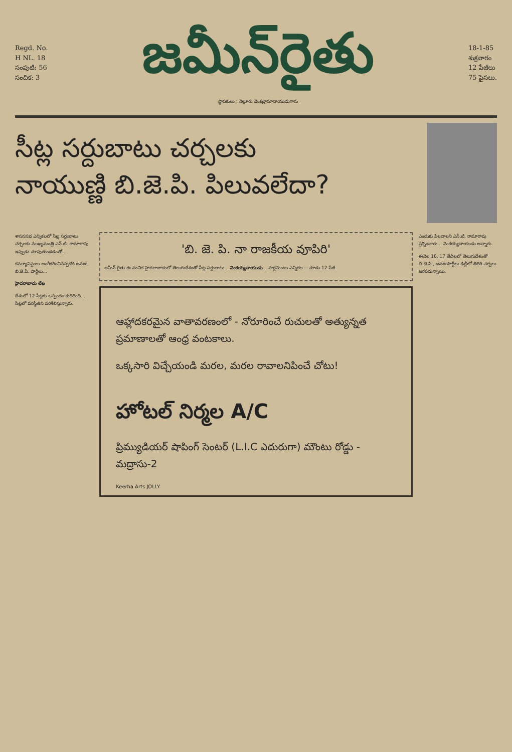Regd. No.
H NL. 18
సంపుటి: 56
సంచిక: 3
జమీన్‌రైతు
స్థాపకులు : నెల్లూరు వెంకట్రామానాయుడుగారు
18-1-85
శుక్రవారం
12 పేజీలు
75 పైసలు.
సీట్ల సర్దుబాటు చర్చలకు
నాయుణ్ణి బి.జె.పి. పిలువలేదా?
శాసనసభ ఎన్నికలలో సీట్ల సర్దుబాటు చర్చలకు ముఖ్యమంత్రి ఎన్.టి. రామారావు ఇప్పుడు చూపుతుండడంతో...
కమ్యూనిస్టులు అంగీకరించినప్పటికి జనతా, బి.జె.పి. పార్టీలు...
హైదరాబాదు లేఖ
దేశంలో 12 సీట్లకు ఒప్పందం కుదిరింది... సీట్లలో పరిస్థితిని పరిశీలిస్తున్నారు.
'బి. జె. పి. నా రాజకీయ వూపిరి'
జమీన్ రైతు ఈ వంచిక హైదరాబాదులో తెలుగుదేశంతో సీట్ల సర్దుబాటు... వెంకయ్యనాయుడు ...పార్లమెంటు ఎన్నికల —చూడు 12 పేజీ
ఆహ్లాదకరమైన వాతావరణంలో - నోరూరించే రుచులతో అత్యున్నత ప్రమాణాలతో ఆంధ్ర వంటకాలు.
ఒక్కసారి విచ్చేయండి మరల, మరల రావాలనిపించే చోటు!
హోటల్ నిర్మల A/C
ప్రిమ్యుడియర్ షాపింగ్ సెంటర్ (L.I.C ఎదురుగా) మౌంటు రోడ్డు - మద్రాసు-2
Keerha Arts JOLLY
ఎందుకు పిలవాలని ఎన్.టి. రామారావు ప్రశ్నించారు... వెంకయ్యనాయుడు అన్నారు.
ఈనెల 16, 17 తేదీలలో తెలుగుదేశంతో బి.జె.పి., జనతాపార్టీలు ఢిల్లీలో తిరిగి చర్చలు జరపనున్నాయి.